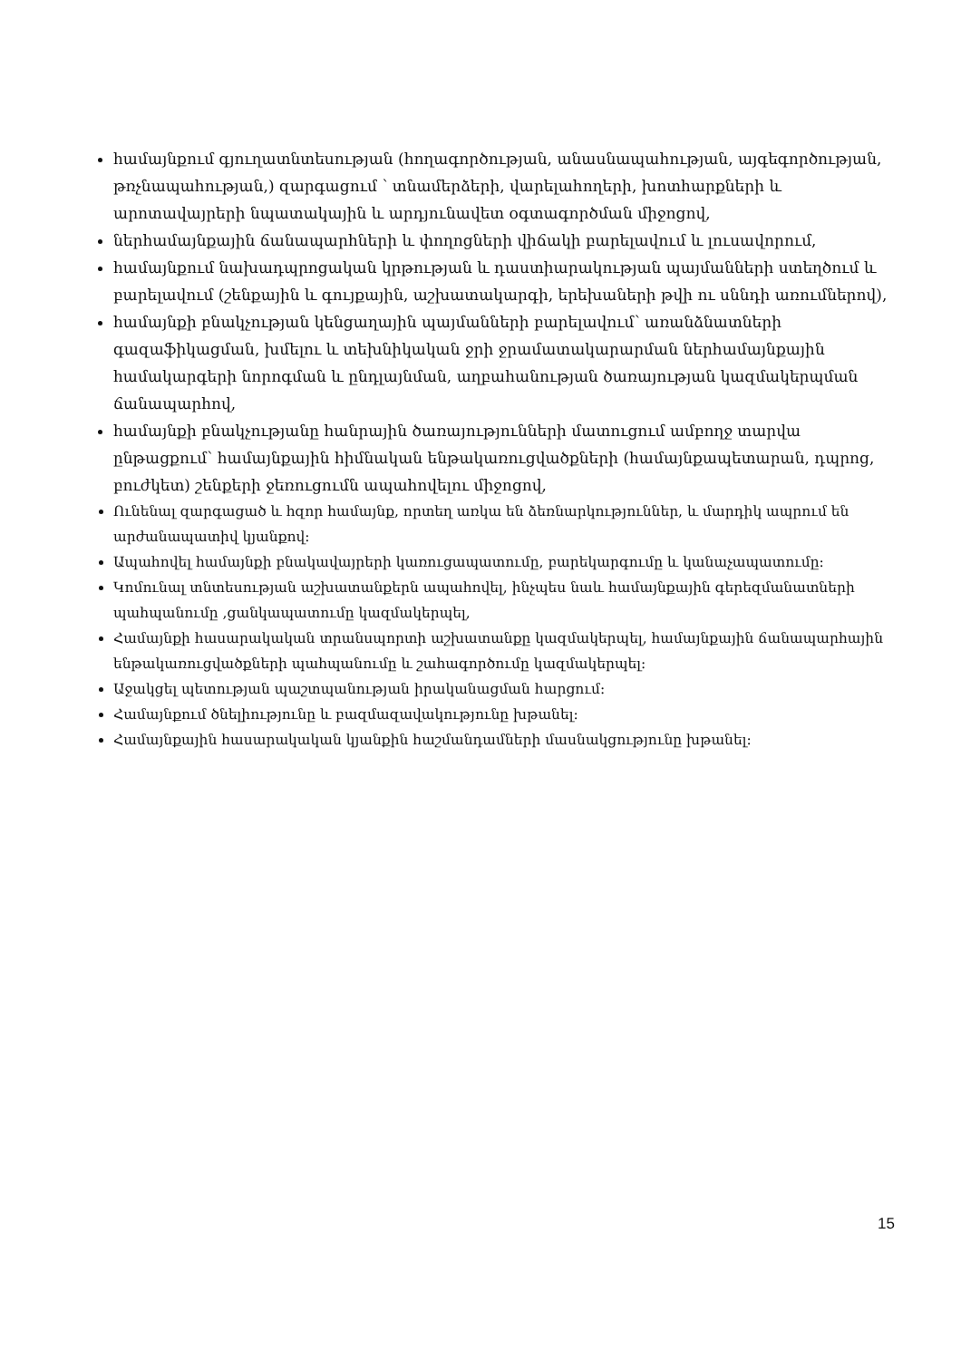համայնքում գյուղատնտեսության (հողագործության, անասնապահության, այգեգործության, թռչնապահության,) զարգացում ՝ տնամերձերի, վարելահողերի, խոտհարքների և արոտավայրերի նպատակային և արդյունավետ օգտագործման միջոցով,
ներհամայնքային ճանապարհների և փողոցների վիճակի բարելավում և լուսավորում,
համայնքում նախադպրոցական կրթության և դաստիարակության պայմանների ստեղծում և բարելավում (շենքային և գույքային, աշխատակարգի, երեխաների թվի ու սննդի առումներով),
համայնքի բնակչության կենցաղային պայմանների բարելավում՝ առանձնատների գազաֆիկացման, խմելու և տեխնիկական ջրի ջրամատակարարման ներհամայնքային համակարգերի նորոգման և ընդլայնման, աղբահանության ծառայության կազմակերպման ճանապարհով,
համայնքի բնակչությանը հանրային ծառայությունների մատուցում ամբողջ տարվա ընթացքում՝ համայնքային հիմնական ենթակառուցվածքների (համայնքապետարան, դպրոց, բուժկետ) շենքերի ջեռուցումն ապահովելու միջոցով,
Ունենալ զարգացած և հզոր համայնք, որտեղ առկա են ձեռնարկություններ, և մարդիկ ապրում են արժանապատիվ կյանքով:
Ապահովել համայնքի բնակավայրերի կառուցապատումը, բարեկարգումը և կանաչապատումը:
Կոմունալ տնտեսության աշխատանքերն ապահովել, ինչպես նաև համայնքային գերեզմանատների պահպանումը ,ցանկապատումը կազմակերպել,
Համայնքի հասարակական տրանսպորտի աշխատանքը կազմակերպել, համայնքային ճանապարհային ենթակառուցվածքների պահպանումը և շահագործումը կազմակերպել:
Աջակցել պետության պաշտպանության իրականացման հարցում:
Համայնքում ծնելիությունը և բազմազավակությունը խթանել:
Համայնքային հասարակական կյանքին հաշմանդամների մասնակցությունը խթանել:
15